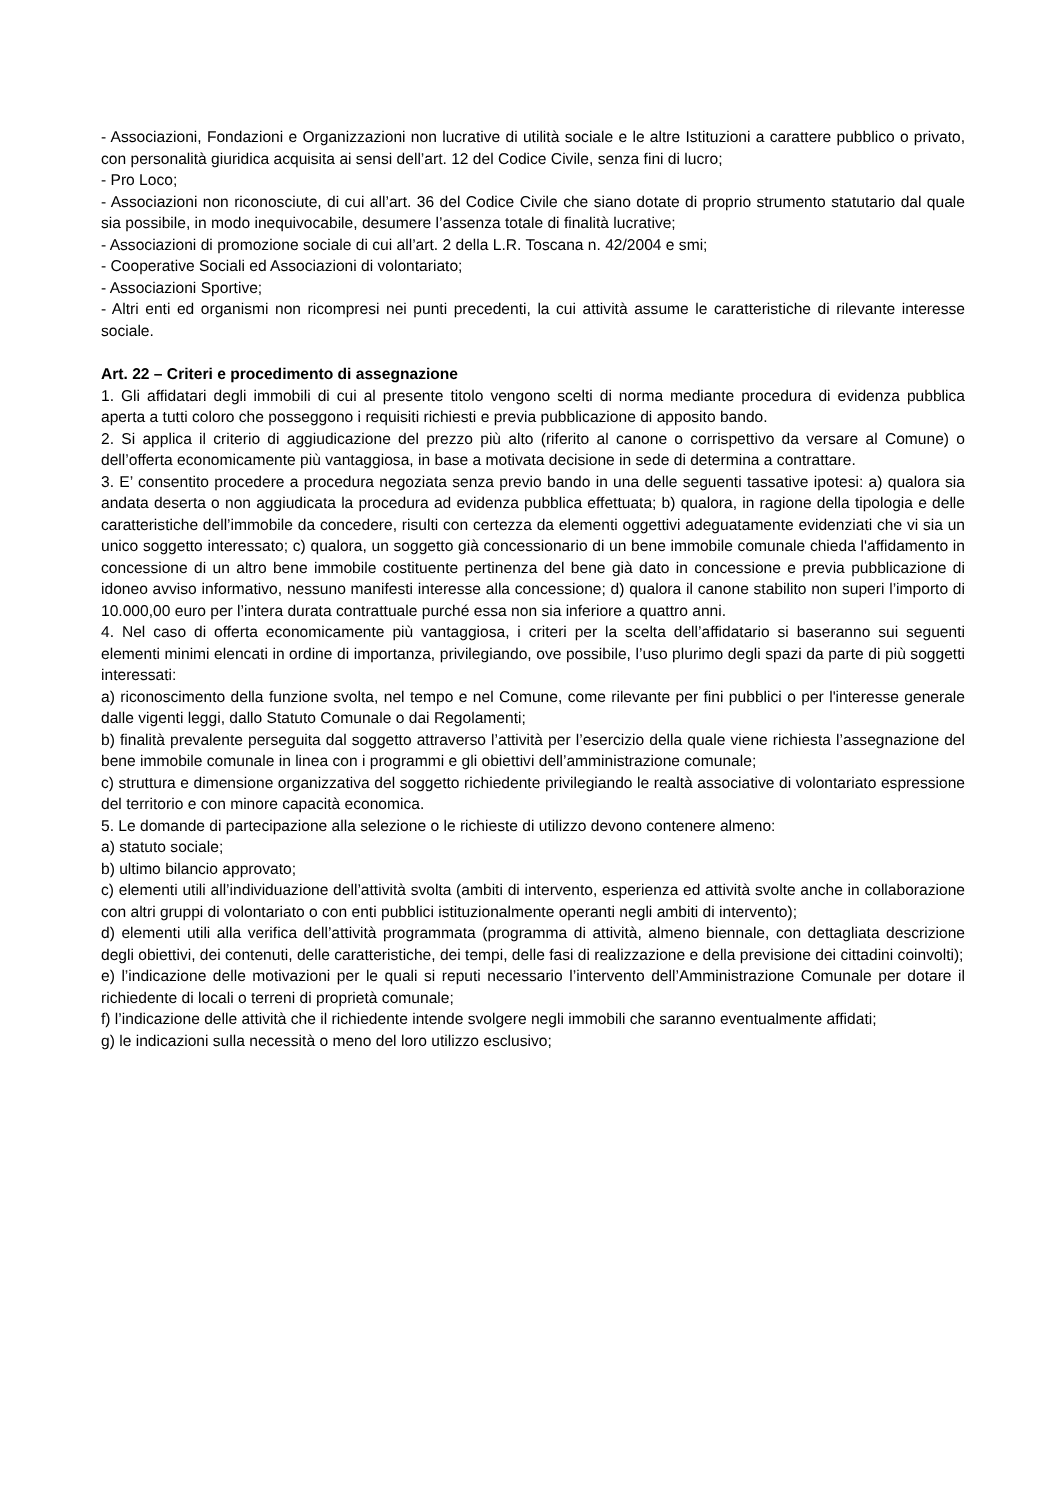- Associazioni, Fondazioni e Organizzazioni non lucrative di utilità sociale e le altre Istituzioni a carattere pubblico o privato, con personalità giuridica acquisita ai sensi dell’art. 12 del Codice Civile, senza fini di lucro;
- Pro Loco;
- Associazioni non riconosciute, di cui all’art. 36 del Codice Civile che siano dotate di proprio strumento statutario dal quale sia possibile, in modo inequivocabile, desumere l’assenza totale di finalità lucrative;
- Associazioni di promozione sociale di cui all’art. 2 della L.R. Toscana n. 42/2004 e smi;
- Cooperative Sociali ed Associazioni di volontariato;
- Associazioni Sportive;
- Altri enti ed organismi non ricompresi nei punti precedenti, la cui attività assume le caratteristiche di rilevante interesse sociale.
Art. 22 – Criteri e procedimento di assegnazione
1. Gli affidatari degli immobili di cui al presente titolo vengono scelti di norma mediante procedura di evidenza pubblica aperta a tutti coloro che posseggono i requisiti richiesti e previa pubblicazione di apposito bando.
2. Si applica il criterio di aggiudicazione del prezzo più alto (riferito al canone o corrispettivo da versare al Comune) o dell’offerta economicamente più vantaggiosa, in base a motivata decisione in sede di determina a contrattare.
3. E’ consentito procedere a procedura negoziata senza previo bando in una delle seguenti tassative ipotesi: a) qualora sia andata deserta o non aggiudicata la procedura ad evidenza pubblica effettuata; b) qualora, in ragione della tipologia e delle caratteristiche dell’immobile da concedere, risulti con certezza da elementi oggettivi adeguatamente evidenziati che vi sia un unico soggetto interessato; c) qualora, un soggetto già concessionario di un bene immobile comunale chieda l'affidamento in concessione di un altro bene immobile costituente pertinenza del bene già dato in concessione e previa pubblicazione di idoneo avviso informativo, nessuno manifesti interesse alla concessione; d) qualora il canone stabilito non superi l’importo di 10.000,00 euro per l’intera durata contrattuale purché essa non sia inferiore a quattro anni.
4. Nel caso di offerta economicamente più vantaggiosa, i criteri per la scelta dell’affidatario si baseranno sui seguenti elementi minimi elencati in ordine di importanza, privilegiando, ove possibile, l’uso plurimo degli spazi da parte di più soggetti interessati:
a) riconoscimento della funzione svolta, nel tempo e nel Comune, come rilevante per fini pubblici o per l'interesse generale dalle vigenti leggi, dallo Statuto Comunale o dai Regolamenti;
b) finalità prevalente perseguita dal soggetto attraverso l’attività per l’esercizio della quale viene richiesta l’assegnazione del bene immobile comunale in linea con i programmi e gli obiettivi dell’amministrazione comunale;
c) struttura e dimensione organizzativa del soggetto richiedente privilegiando le realtà associative di volontariato espressione del territorio e con minore capacità economica.
5. Le domande di partecipazione alla selezione o le richieste di utilizzo devono contenere almeno:
a) statuto sociale;
b) ultimo bilancio approvato;
c) elementi utili all’individuazione dell’attività svolta (ambiti di intervento, esperienza ed attività svolte anche in collaborazione con altri gruppi di volontariato o con enti pubblici istituzionalmente operanti negli ambiti di intervento);
d) elementi utili alla verifica dell’attività programmata (programma di attività, almeno biennale, con dettagliata descrizione degli obiettivi, dei contenuti, delle caratteristiche, dei tempi, delle fasi di realizzazione e della previsione dei cittadini coinvolti);
e) l’indicazione delle motivazioni per le quali si reputi necessario l’intervento dell’Amministrazione Comunale per dotare il richiedente di locali o terreni di proprietà comunale;
f) l’indicazione delle attività che il richiedente intende svolgere negli immobili che saranno eventualmente affidati;
g) le indicazioni sulla necessità o meno del loro utilizzo esclusivo;